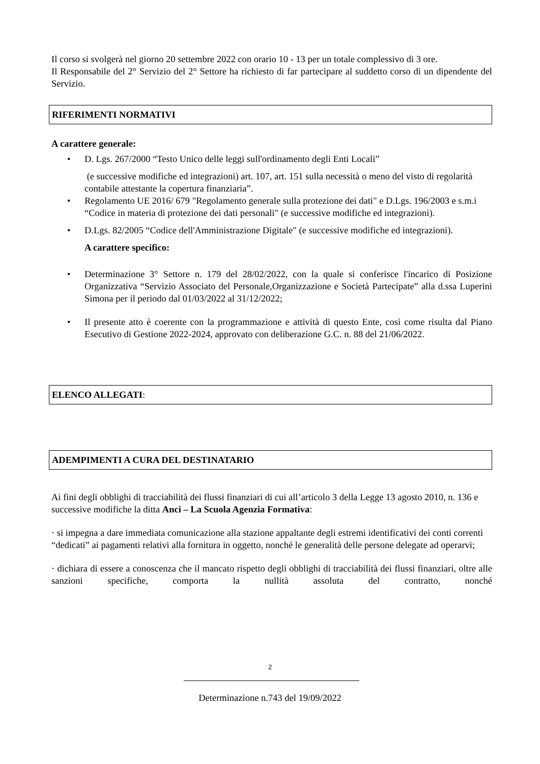Il corso si svolgerà nel giorno 20 settembre 2022 con orario 10 - 13 per un totale complessivo di 3 ore.
Il Responsabile del 2° Servizio del 2° Settore ha richiesto di far partecipare al suddetto corso di un dipendente del Servizio.
RIFERIMENTI NORMATIVI
A carattere generale:
• D. Lgs. 267/2000 “Testo Unico delle leggi sull'ordinamento degli Enti Locali”
(e successive modifiche ed integrazioni) art. 107, art. 151 sulla necessità o meno del visto di regolarità contabile attestante la copertura finanziaria”.
• Regolamento UE 2016/ 679 "Regolamento generale sulla protezione dei dati" e D.Lgs. 196/2003 e s.m.i “Codice in materia di protezione dei dati personali" (e successive modifiche ed integrazioni).
• D.Lgs. 82/2005 “Codice dell'Amministrazione Digitale" (e successive modifiche ed integrazioni).
A carattere specifico:
• Determinazione 3° Settore n. 179 del 28/02/2022, con la quale si conferisce l'incarico di Posizione Organizzativa “Servizio Associato del Personale,Organizzazione e Società Partecipate” alla d.ssa Luperini Simona per il periodo dal 01/03/2022 al 31/12/2022;
• Il presente atto è coerente con la programmazione e attività di questo Ente, così come risulta dal Piano Esecutivo di Gestione 2022-2024, approvato con deliberazione G.C. n. 88 del 21/06/2022.
ELENCO ALLEGATI:
ADEMPIMENTI A CURA DEL DESTINATARIO
Ai fini degli obblighi di tracciabilità dei flussi finanziari di cui all’articolo 3 della Legge 13 agosto 2010, n. 136 e successive modifiche la ditta Anci – La Scuola Agenzia Formativa:
· si impegna a dare immediata comunicazione alla stazione appaltante degli estremi identificativi dei conti correnti “dedicati” ai pagamenti relativi alla fornitura in oggetto, nonché le generalità delle persone delegate ad operarvi;
· dichiara di essere a conoscenza che il mancato rispetto degli obblighi di tracciabilità dei flussi finanziari, oltre alle sanzioni specifiche, comporta la nullità assoluta del contratto, nonché
2
Determinazione n.743 del 19/09/2022